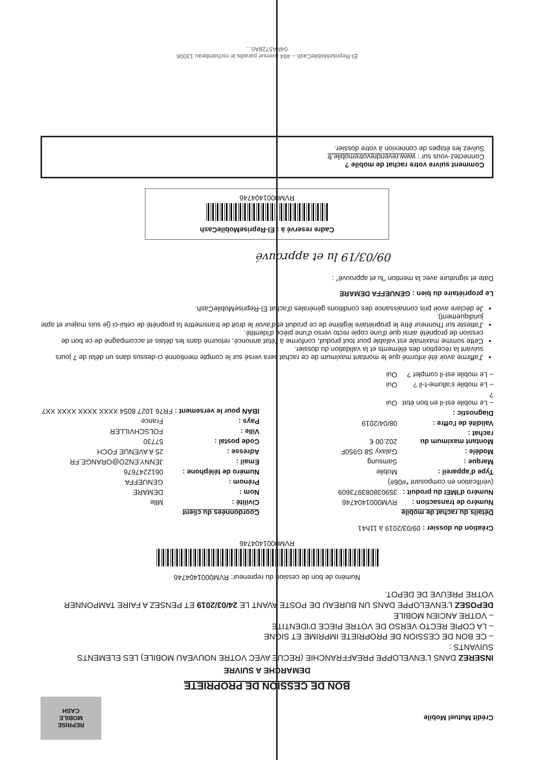Crédit Mutuel Mobile
REPRISE
MOBILE
CASH
BON DE CESSION DE PROPRIETE
DEMARCHE A SUIVRE
INSEREZ DANS L'ENVELOPPE PREAFFRANCHIE (RECUE AVEC VOTRE NOUVEAU MOBILE) LES ELEMENTS SUIVANTS :
– CE BON DE CESSION DE PROPRIETE IMPRIME ET SIGNE
– LA COPIE RECTO VERSO DE VOTRE PIECE D'IDENTITE
– VOTRE ANCIEN MOBILE
DEPOSEZ L'ENVELOPPE DANS UN BUREAU DE POSTE AVANT LE 24/03/2019 ET PENSEZ A FAIRE TAMPONNER VOTRE PREUVE DE DEPOT.
Numéro de bon de cession du repreneur: RVM000140474​6
RVM0001404746
Création du dossier : 09/03/2019 à 11h41
Détails du rachat de mobile
Numéro de transaction : RVM0001404746
Numéro d'IMEI du produit : 359038083973609
(vérification en composant *#06#)
Type d'appareil : Mobile
Marque : Samsung
Modèle : Galaxy S8 G950F
Montant maximum du rachat : 202.00 €
Validité de l'offre : 08/04/2019
Diagnostic :
– Le mobile est-il en bon état ? Oui
– Le mobile s'allume-t-il ? Oui
– Le mobile est-il complet ? Oui
Coordonnées du client
Civilité : Mlle
Nom : DEMARE
Prénom : GENUEFFA
Numéro de téléphone : 0612247676
Email : JENNY.ENZO@ORANGE.FR
Adresse : 25 A AVENUE FOCH
Code postal : 57730
Ville : FOLSCHVILLER
Pays : France
IBAN pour le versement : FR76 1027 8054 XXXX XXXX XXXX XX7
J'affirme avoir été informé que le montant maximum de ce rachat sera versé sur le compte mentionné ci-dessus dans un délai de 7 jours suivant la réception des éléments et la validation du dossier.
Cette somme maximale est valable pour tout produit, conforme à l'état annoncé, retourné dans les délais et accompagné de ce bon de cession de propriété ainsi que d'une copie recto verso d'une pièce d'identité.
J'atteste sur l'honneur être le propriétaire légitime de ce produit et d'avoir le droit de transmettre la propriété de celui-ci (je suis majeur et apte juridiquement).
Je déclare avoir pris connaissance des conditions générales d'achat El-RepriseMobileCash.
Le propriétaire du bien : GENUEFFA DEMARE
Date et signature avec la mention "lu et approuvé" :
09/03/19 lu et approuvé
Cadre reservé à : El-RepriseMobileCash
RVM0001404746
Comment suivre votre rachat de mobile ?
Connectez-vous sur : www.revendrevotremobile.fr
Suivez les étapes de connexion à votre dossier.
El-RepriseMobileCash – 494 avenue paradis le rochambeau 13006
04RA5728A0...